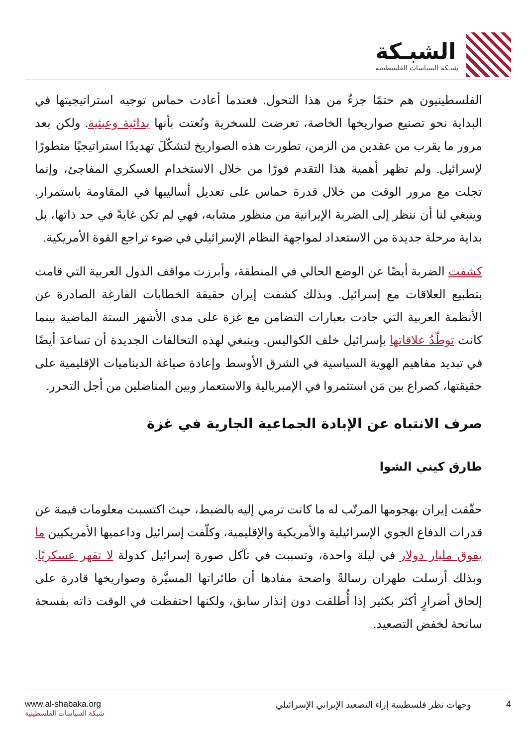الشبـكة
شبـكة السياسات الفلسطينية
الفلسطينيون هم حتمًا جزءٌ من هذا التحول. فعندما أعادت حماس توجيه استراتيجيتها في البداية نحو تصنيع صواريخها الخاصة، تعرضت للسخرية ونُعتت بأنها بدائية وعبثية. ولكن بعد مرور ما يقرب من عقدين من الزمن، تطورت هذه الصواريخ لتشكّلَ تهديدًا استراتيجيًا متطورًا لإسرائيل. ولم تظهر أهمية هذا التقدم فورًا من خلال الاستخدام العسكري المفاجئ، وإنما تجلت مع مرور الوقت من خلال قدرة حماس على تعديل أساليبها في المقاومة باستمرار. وينبغي لنا أن ننظر إلى الضربة الإيرانية من منظور مشابه، فهي لم تكن غايةً في حد ذاتها، بل بداية مرحلة جديدة من الاستعداد لمواجهة النظام الإسرائيلي في ضوء تراجع القوة الأمريكية.
كشفت الضربة أيضًا عن الوضع الحالي في المنطقة، وأبرزت مواقف الدول العربية التي قامت بتطبيع العلاقات مع إسرائيل. وبذلك كشفت إيران حقيقة الخطابات الفارغة الصادرة عن الأنظمة العربية التي جادت بعبارات التضامن مع غزة على مدى الأشهر الستة الماضية بينما كانت توطّدُ علاقاتها بإسرائيل خلف الكواليس. وينبغي لهذه التحالفات الجديدة أن تساعدَ أيضًا في تبديد مفاهيم الهوية السياسية في الشرق الأوسط وإعادة صياغة الديناميات الإقليمية على حقيقتها، كصراع بين مَن استثمروا في الإمبريالية والاستعمار وبين المناضلين من أجل التحرر.
صرف الانتباه عن الإبادة الجماعية الجارية في غزة
طارق كيني الشوا
حقّقت إيران بهجومها المرتّب له ما كانت ترمي إليه بالضبط، حيث اكتسبت معلومات قيمة عن قدرات الدفاع الجوي الإسرائيلية والأمريكية والإقليمية، وكلّفت إسرائيل وداعميها الأمريكيين ما يفوق مليار دولار في ليلة واحدة، وتسببت في تآكل صورة إسرائيل كدولة لا تقهر عسكريًا. وبذلك أرسلت طهران رسالةً واضحة مفادها أن طائراتها المسيَّرة وصواريخها قادرة على إلحاق أضرارٍ أكثر بكثير إذا أُطلقت دون إنذار سابق، ولكنها احتفظت في الوقت ذاته بفسحة سانحة لخفض التصعيد.
www.al-shabaka.org
شبكة السياسات الفلسطينية
4 وجهات نظر فلسطينية إزاء التصعيد الإيراني الإسرائيلي